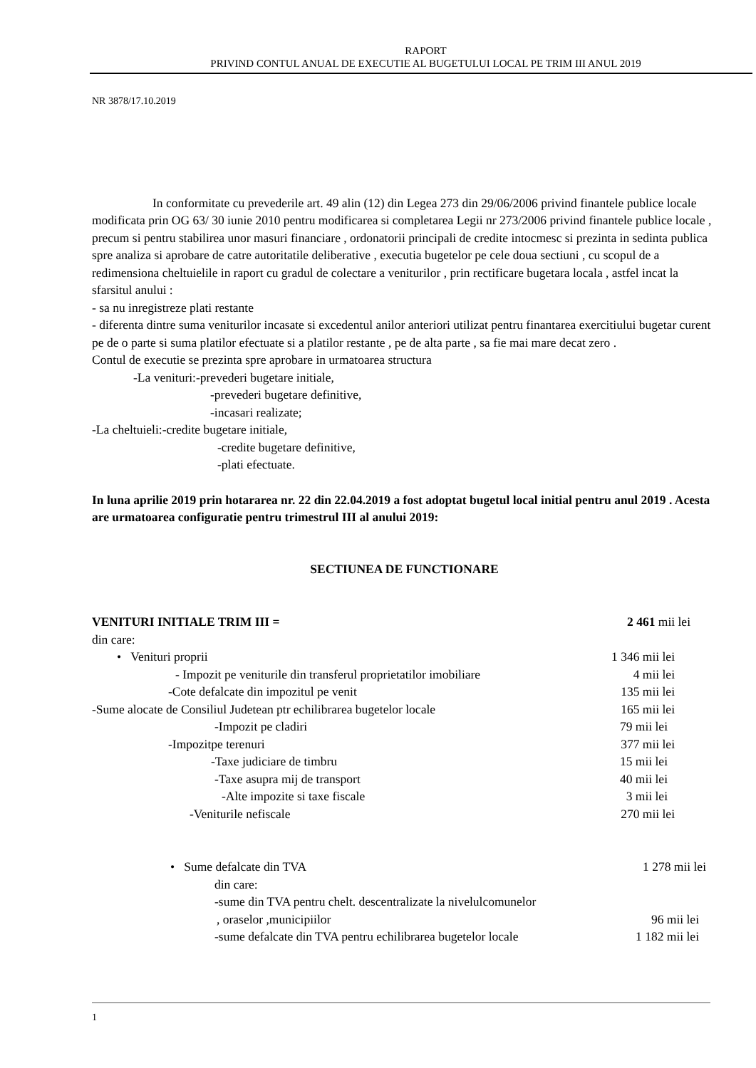RAPORT
PRIVIND CONTUL ANUAL DE EXECUTIE AL BUGETULUI LOCAL PE TRIM III ANUL 2019
NR 3878/17.10.2019
In conformitate cu prevederile art. 49 alin (12) din Legea 273 din 29/06/2006 privind finantele publice locale modificata prin OG 63/ 30 iunie 2010 pentru modificarea si completarea Legii nr 273/2006 privind finantele publice locale , precum si pentru stabilirea unor masuri financiare , ordonatorii principali de credite intocmesc si prezinta in sedinta publica spre analiza si aprobare de catre autoritatile deliberative , executia bugetelor pe cele doua sectiuni , cu scopul de a redimensiona cheltuielile in raport cu gradul de colectare a veniturilor , prin rectificare bugetara locala , astfel incat la sfarsitul anului :
- sa nu inregistreze plati restante
- diferenta dintre suma veniturilor incasate si excedentul anilor anteriori utilizat pentru finantarea exercitiului bugetar curent pe de o parte si suma platilor efectuate si a platilor restante , pe de alta parte , sa fie mai mare decat zero .
Contul de executie se prezinta spre aprobare in urmatoarea structura
-La venituri:-prevederi bugetare initiale,
-prevederi bugetare definitive,
-incasari realizate;
-La cheltuieli:-credite bugetare initiale,
-credite bugetare definitive,
-plati efectuate.
In luna aprilie 2019 prin hotararea nr. 22 din 22.04.2019 a fost adoptat bugetul local initial pentru anul 2019 . Acesta are urmatoarea configuratie pentru trimestrul III al anului 2019:
SECTIUNEA DE FUNCTIONARE
VENITURI INITIALE TRIM III = 2 461 mii lei
din care:
• Venituri proprii 1 346 mii lei
- Impozit pe veniturile din transferul proprietatilor imobiliare 4 mii lei
-Cote defalcate din impozitul pe venit 135 mii lei
-Sume alocate de Consiliul Judetean ptr echilibrarea bugetelor locale 165 mii lei
-Impozit pe cladiri 79 mii lei
-Impozitpe terenuri 377 mii lei
-Taxe judiciare de timbru 15 mii lei
-Taxe asupra mij de transport 40 mii lei
-Alte impozite si taxe fiscale 3 mii lei
-Veniturile nefiscale 270 mii lei
• Sume defalcate din TVA 1 278 mii lei
din care:
-sume din TVA pentru chelt. descentralizate la nivelulcomunelor
, oraselor ,municipiilor 96 mii lei
-sume defalcate din TVA pentru echilibrarea bugetelor locale 1 182 mii lei
1